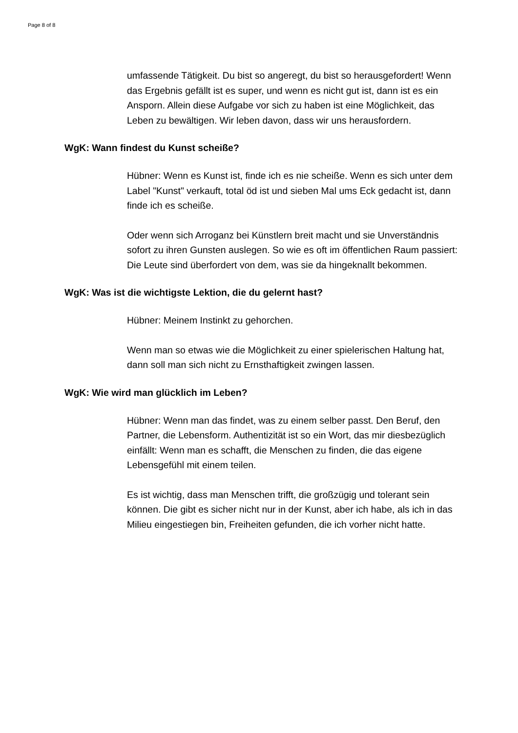Page 8 of 8
umfassende Tätigkeit. Du bist so angeregt, du bist so herausgefordert! Wenn das Ergebnis gefällt ist es super, und wenn es nicht gut ist, dann ist es ein Ansporn. Allein diese Aufgabe vor sich zu haben ist eine Möglichkeit, das Leben zu bewältigen. Wir leben davon, dass wir uns herausfordern.
WgK: Wann findest du Kunst scheiße?
Hübner: Wenn es Kunst ist, finde ich es nie scheiße. Wenn es sich unter dem Label "Kunst" verkauft, total öd ist und sieben Mal ums Eck gedacht ist, dann finde ich es scheiße.
Oder wenn sich Arroganz bei Künstlern breit macht und sie Unverständnis sofort zu ihren Gunsten auslegen. So wie es oft im öffentlichen Raum passiert: Die Leute sind überfordert von dem, was sie da hingeknallt bekommen.
WgK: Was ist die wichtigste Lektion, die du gelernt hast?
Hübner: Meinem Instinkt zu gehorchen.
Wenn man so etwas wie die Möglichkeit zu einer spielerischen Haltung hat, dann soll man sich nicht zu Ernsthaftigkeit zwingen lassen.
WgK: Wie wird man glücklich im Leben?
Hübner: Wenn man das findet, was zu einem selber passt. Den Beruf, den Partner, die Lebensform. Authentizität ist so ein Wort, das mir diesbezüglich einfällt: Wenn man es schafft, die Menschen zu finden, die das eigene Lebensgefühl mit einem teilen.
Es ist wichtig, dass man Menschen trifft, die großzügig und tolerant sein können. Die gibt es sicher nicht nur in der Kunst, aber ich habe, als ich in das Milieu eingestiegen bin, Freiheiten gefunden, die ich vorher nicht hatte.